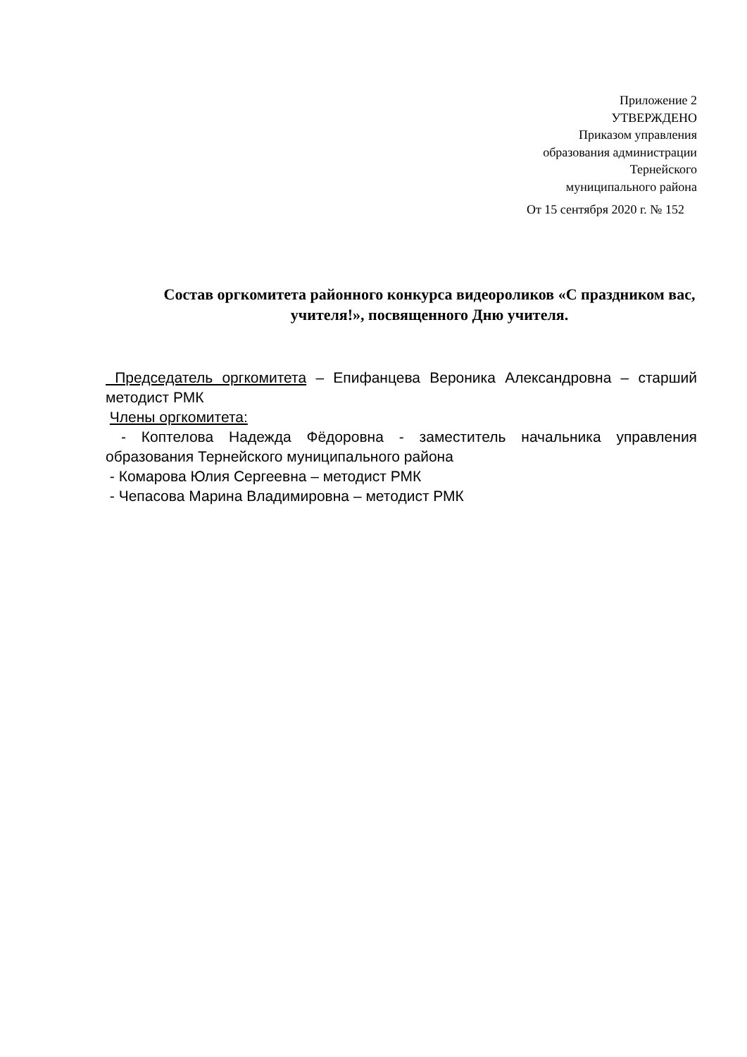Приложение 2
УТВЕРЖДЕНО
Приказом управления
образования администрации
Тернейского
муниципального района
От 15 сентября 2020 г. № 152
Состав оргкомитета районного конкурса видеороликов «С праздником вас, учителя!», посвященного Дню учителя.
Председатель оргкомитета – Епифанцева Вероника Александровна – старший методист РМК
Члены оргкомитета:
- Коптелова Надежда Фёдоровна - заместитель начальника управления образования Тернейского муниципального района
- Комарова Юлия Сергеевна – методист РМК
- Чепасова Марина Владимировна – методист РМК